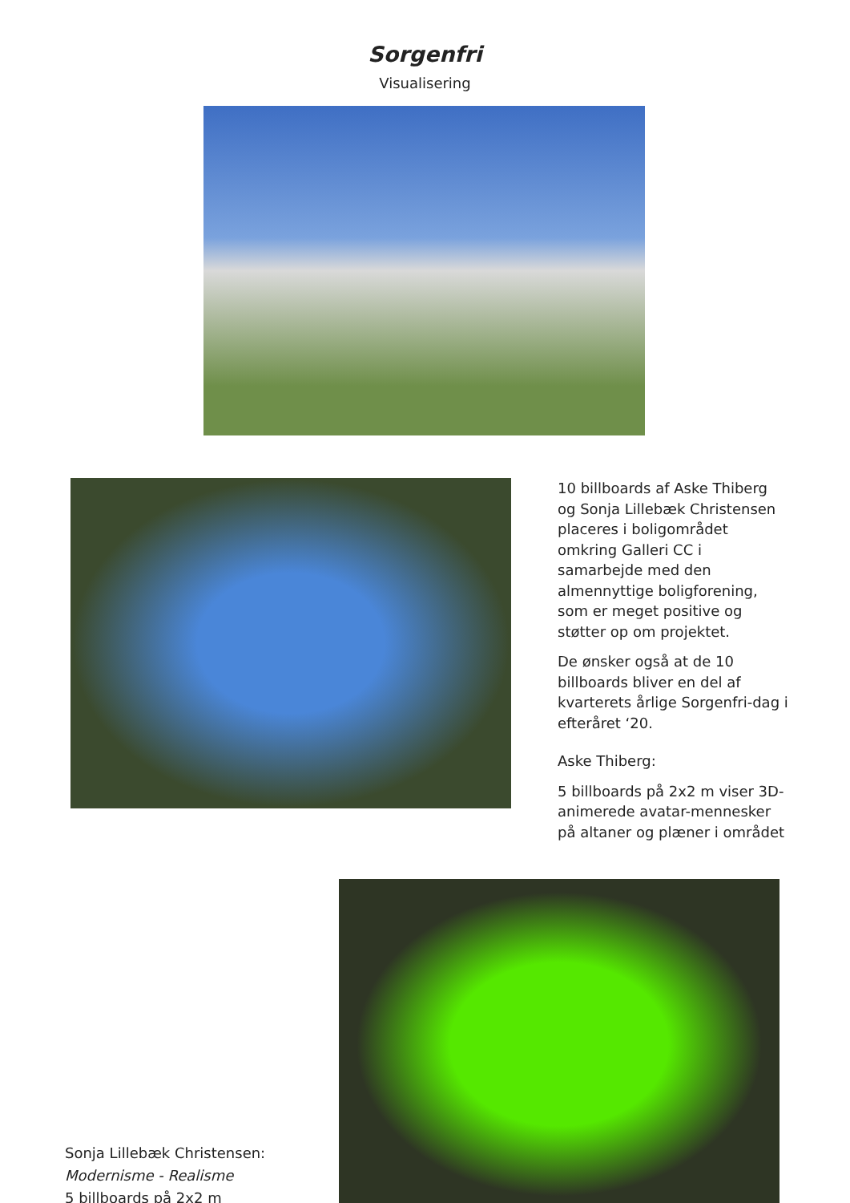Sorgenfri
Visualisering
10 billboards af Aske Thiberg og Sonja Lillebæk Christensen placeres i boligområdet omkring Galleri CC i samarbejde med den almennyttige boligforening, som er meget positive og støtter op om projektet.
De ønsker også at de 10 billboards bliver en del af kvarterets årlige Sorgenfri-dag i efteråret ‘20.
Aske Thiberg:
5 billboards på 2x2 m viser 3D-animerede avatar-mennesker på altaner og plæner i området
Sonja Lillebæk Christensen:
Modernisme - Realisme
5 billboards på 2x2 m